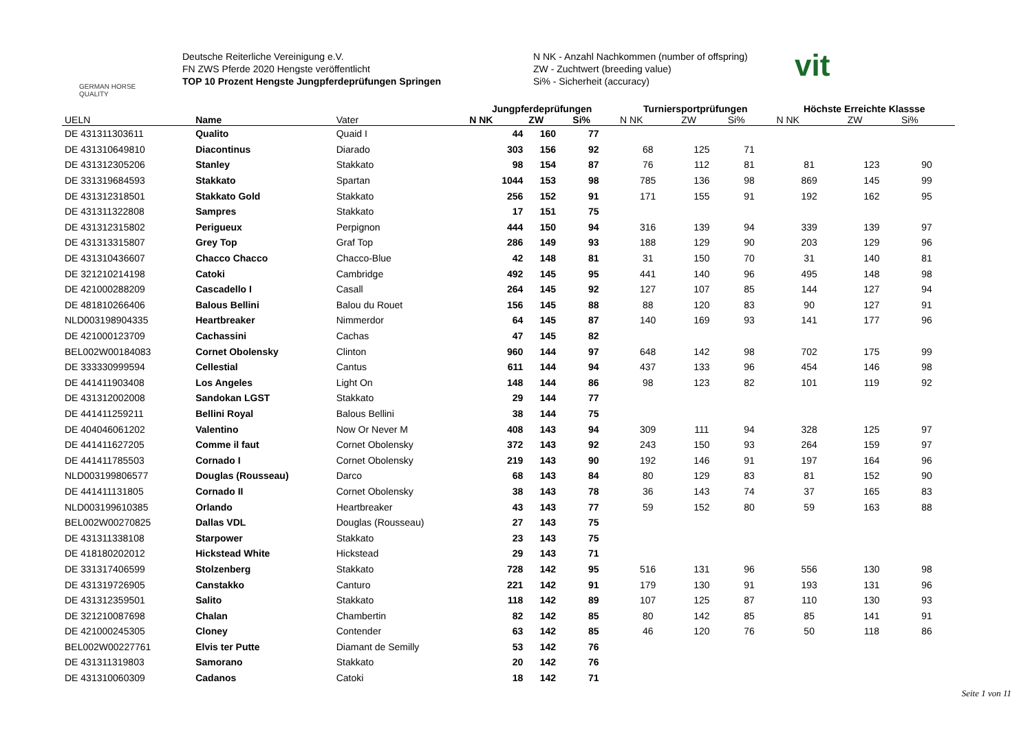GERMAN HORSE
QUALITY
Deutsche Reiterliche Vereinigung e.V.
FN ZWS Pferde 2020 Hengste veröffentlicht
TOP 10 Prozent Hengste Jungpferdeprüfungen Springen
N NK - Anzahl Nachkommen (number of offspring)
ZW - Zuchtwert (breeding value)
Si% - Sicherheit (accuracy)
vit
| | | | Jungpferdeprüfungen | | | Turniersportprüfungen | | | Höchste Erreichte Klassse | | |
| --- | --- | --- | --- | --- | --- | --- | --- | --- | --- | --- | --- |
| UELN | Name | Vater | N NK | ZW | Si% | N NK | ZW | Si% | N NK | ZW | Si% |
| DE 431311303611 | Qualito | Quaid I | 44 | 160 | 77 | | | | | | |
| DE 431310649810 | Diacontinus | Diarado | 303 | 156 | 92 | 68 | 125 | 71 | | | |
| DE 431312305206 | Stanley | Stakkato | 98 | 154 | 87 | 76 | 112 | 81 | 81 | 123 | 90 |
| DE 331319684593 | Stakkato | Spartan | 1044 | 153 | 98 | 785 | 136 | 98 | 869 | 145 | 99 |
| DE 431312318501 | Stakkato Gold | Stakkato | 256 | 152 | 91 | 171 | 155 | 91 | 192 | 162 | 95 |
| DE 431311322808 | Sampres | Stakkato | 17 | 151 | 75 | | | | | | |
| DE 431312315802 | Perigueux | Perpignon | 444 | 150 | 94 | 316 | 139 | 94 | 339 | 139 | 97 |
| DE 431313315807 | Grey Top | Graf Top | 286 | 149 | 93 | 188 | 129 | 90 | 203 | 129 | 96 |
| DE 431310436607 | Chacco Chacco | Chacco-Blue | 42 | 148 | 81 | 31 | 150 | 70 | 31 | 140 | 81 |
| DE 321210214198 | Catoki | Cambridge | 492 | 145 | 95 | 441 | 140 | 96 | 495 | 148 | 98 |
| DE 421000288209 | Cascadello I | Casall | 264 | 145 | 92 | 127 | 107 | 85 | 144 | 127 | 94 |
| DE 481810266406 | Balous Bellini | Balou du Rouet | 156 | 145 | 88 | 88 | 120 | 83 | 90 | 127 | 91 |
| NLD003198904335 | Heartbreaker | Nimmerdor | 64 | 145 | 87 | 140 | 169 | 93 | 141 | 177 | 96 |
| DE 421000123709 | Cachassini | Cachas | 47 | 145 | 82 | | | | | | |
| BEL002W00184083 | Cornet Obolensky | Clinton | 960 | 144 | 97 | 648 | 142 | 98 | 702 | 175 | 99 |
| DE 333330999594 | Cellestial | Cantus | 611 | 144 | 94 | 437 | 133 | 96 | 454 | 146 | 98 |
| DE 441411903408 | Los Angeles | Light On | 148 | 144 | 86 | 98 | 123 | 82 | 101 | 119 | 92 |
| DE 431312002008 | Sandokan LGST | Stakkato | 29 | 144 | 77 | | | | | | |
| DE 441411259211 | Bellini Royal | Balous Bellini | 38 | 144 | 75 | | | | | | |
| DE 404046061202 | Valentino | Now Or Never M | 408 | 143 | 94 | 309 | 111 | 94 | 328 | 125 | 97 |
| DE 441411627205 | Comme il faut | Cornet Obolensky | 372 | 143 | 92 | 243 | 150 | 93 | 264 | 159 | 97 |
| DE 441411785503 | Cornado I | Cornet Obolensky | 219 | 143 | 90 | 192 | 146 | 91 | 197 | 164 | 96 |
| NLD003199806577 | Douglas (Rousseau) | Darco | 68 | 143 | 84 | 80 | 129 | 83 | 81 | 152 | 90 |
| DE 441411131805 | Cornado II | Cornet Obolensky | 38 | 143 | 78 | 36 | 143 | 74 | 37 | 165 | 83 |
| NLD003199610385 | Orlando | Heartbreaker | 43 | 143 | 77 | 59 | 152 | 80 | 59 | 163 | 88 |
| BEL002W00270825 | Dallas VDL | Douglas (Rousseau) | 27 | 143 | 75 | | | | | | |
| DE 431311338108 | Starpower | Stakkato | 23 | 143 | 75 | | | | | | |
| DE 418180202012 | Hickstead White | Hickstead | 29 | 143 | 71 | | | | | | |
| DE 331317406599 | Stolzenberg | Stakkato | 728 | 142 | 95 | 516 | 131 | 96 | 556 | 130 | 98 |
| DE 431319726905 | Canstakko | Canturo | 221 | 142 | 91 | 179 | 130 | 91 | 193 | 131 | 96 |
| DE 431312359501 | Salito | Stakkato | 118 | 142 | 89 | 107 | 125 | 87 | 110 | 130 | 93 |
| DE 321210087698 | Chalan | Chambertin | 82 | 142 | 85 | 80 | 142 | 85 | 85 | 141 | 91 |
| DE 421000245305 | Cloney | Contender | 63 | 142 | 85 | 46 | 120 | 76 | 50 | 118 | 86 |
| BEL002W00227761 | Elvis ter Putte | Diamant de Semilly | 53 | 142 | 76 | | | | | | |
| DE 431311319803 | Samorano | Stakkato | 20 | 142 | 76 | | | | | | |
| DE 431310060309 | Cadanos | Catoki | 18 | 142 | 71 | | | | | | |
Seite 1 von 11